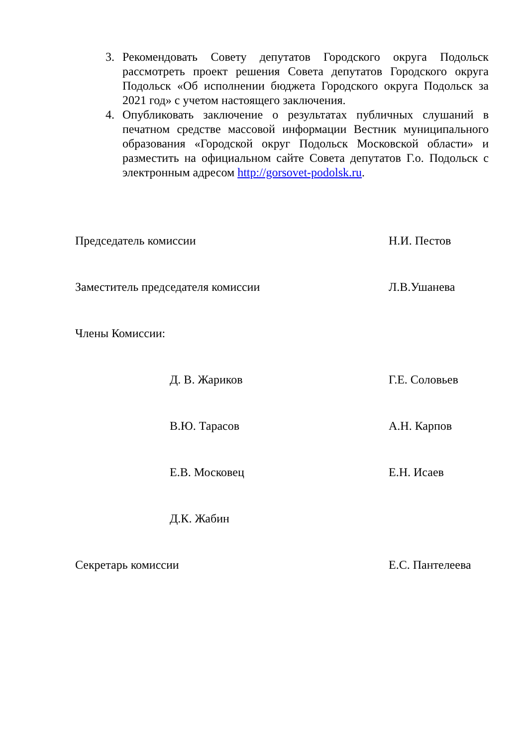3. Рекомендовать Совету депутатов Городского округа Подольск рассмотреть проект решения Совета депутатов Городского округа Подольск «Об исполнении бюджета Городского округа Подольск за 2021 год» с учетом настоящего заключения.
4. Опубликовать заключение о результатах публичных слушаний в печатном средстве массовой информации Вестник муниципального образования «Городской округ Подольск Московской области» и разместить на официальном сайте Совета депутатов Г.о. Подольск с электронным адресом http://gorsovet-podolsk.ru.
Председатель комиссии Н.И. Пестов
Заместитель председателя комиссии Л.В.Ушанева
Члены Комиссии:
Д. В. Жариков Г.Е. Соловьев
В.Ю. Тарасов А.Н. Карпов
Е.В. Московец Е.Н. Исаев
Д.К. Жабин
Секретарь комиссии Е.С. Пантелеева